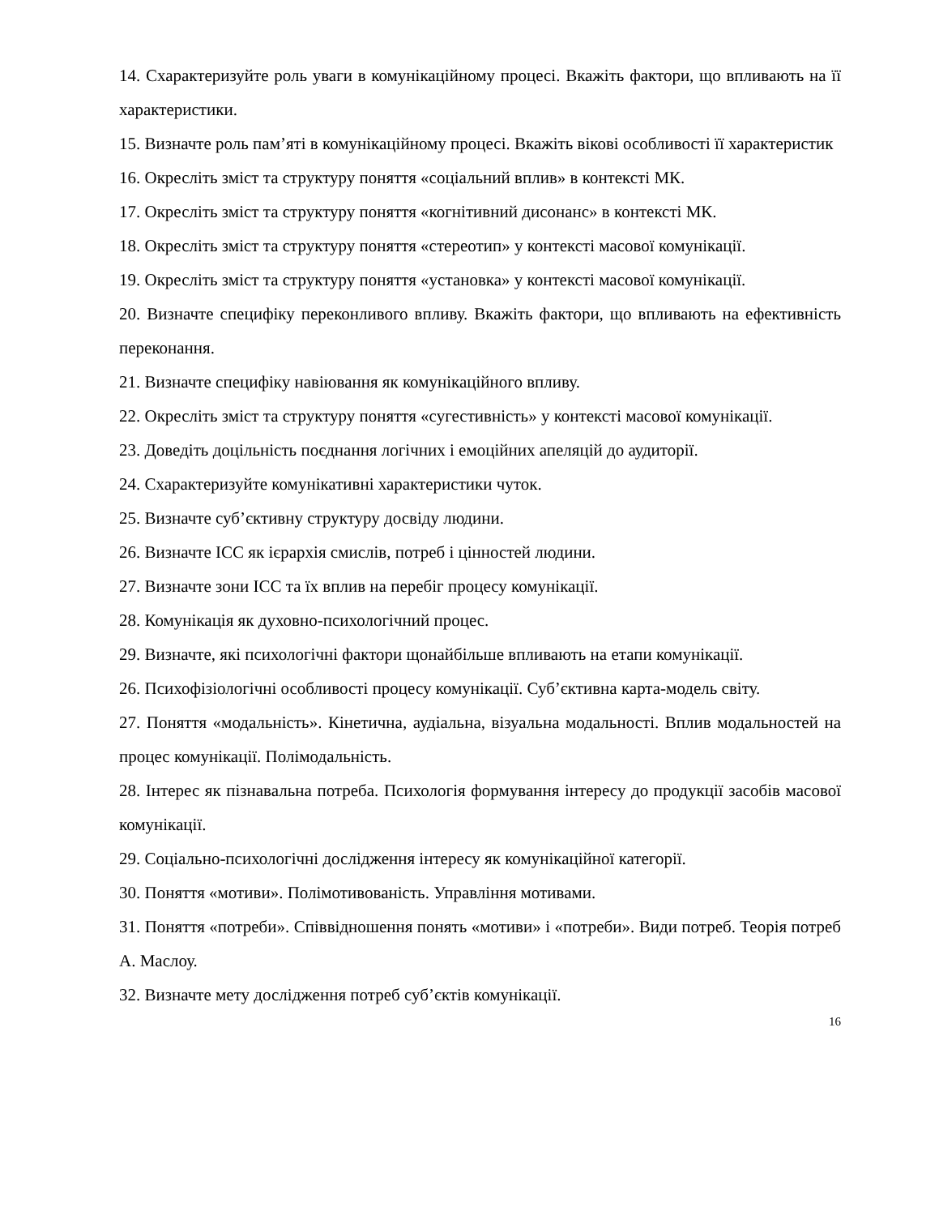14. Схарактеризуйте роль уваги в комунікаційному процесі. Вкажіть фактори, що впливають на її характеристики.
15. Визначте роль пам’яті в комунікаційному процесі. Вкажіть вікові особливості її характеристик
16. Окресліть зміст та структуру поняття «соціальний вплив» в контексті МК.
17. Окресліть зміст та структуру поняття «когнітивний дисонанс» в контексті МК.
18. Окресліть зміст та структуру поняття «стереотип» у контексті масової комунікації.
19. Окресліть зміст та структуру поняття «установка» у контексті масової комунікації.
20. Визначте специфіку переконливого впливу. Вкажіть фактори, що впливають на ефективність переконання.
21. Визначте специфіку навіювання як комунікаційного впливу.
22. Окресліть зміст та структуру поняття «сугестивність» у контексті масової комунікації.
23. Доведіть доцільність поєднання логічних і емоційних апеляцій до аудиторії.
24. Схарактеризуйте комунікативні характеристики чуток.
25. Визначте суб’єктивну структуру досвіду людини.
26. Визначте ІСС як ієрархія смислів, потреб і цінностей людини.
27. Визначте зони ІСС та їх вплив на перебіг процесу комунікації.
28. Комунікація як духовно-психологічний процес.
29. Визначте, які психологічні фактори щонайбільше впливають на етапи комунікації.
26. Психофізіологічні особливості процесу комунікації. Суб’єктивна карта-модель світу.
27. Поняття «модальність». Кінетична, аудіальна, візуальна модальності. Вплив модальностей на процес комунікації. Полімодальність.
28. Інтерес як пізнавальна потреба. Психологія формування інтересу до продукції засобів масової комунікації.
29. Соціально-психологічні дослідження інтересу як комунікаційної категорії.
30. Поняття «мотиви». Полімотивованість. Управління мотивами.
31. Поняття «потреби». Співвідношення понять «мотиви» і «потреби». Види потреб. Теорія потреб А. Маслоу.
32. Визначте мету дослідження потреб суб’єктів комунікації.
16